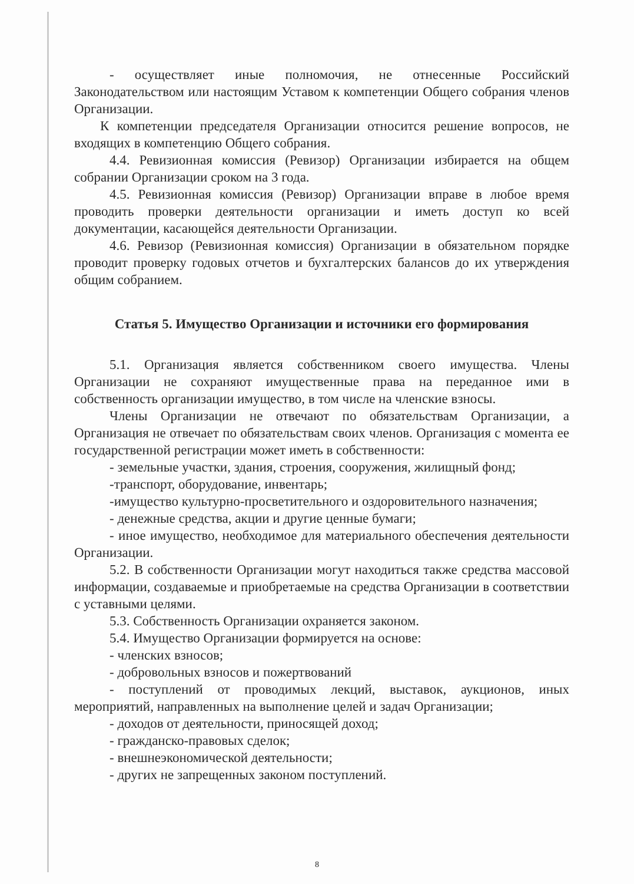- осуществляет иные полномочия, не отнесенные Российский Законодательством или настоящим Уставом к компетенции Общего собрания членов Организации.
К компетенции председателя Организации относится решение вопросов, не входящих в компетенцию Общего собрания.
4.4. Ревизионная комиссия (Ревизор) Организации избирается на общем собрании Организации сроком на 3 года.
4.5. Ревизионная комиссия (Ревизор) Организации вправе в любое время проводить проверки деятельности организации и иметь доступ ко всей документации, касающейся деятельности Организации.
4.6. Ревизор (Ревизионная комиссия) Организации в обязательном порядке проводит проверку годовых отчетов и бухгалтерских балансов до их утверждения общим собранием.
Статья 5. Имущество Организации и источники его формирования
5.1. Организация является собственником своего имущества. Члены Организации не сохраняют имущественные права на переданное ими в собственность организации имущество, в том числе на членские взносы.
Члены Организации не отвечают по обязательствам Организации, а Организация не отвечает по обязательствам своих членов. Организация с момента ее государственной регистрации может иметь в собственности:
- земельные участки, здания, строения, сооружения, жилищный фонд;
-транспорт, оборудование, инвентарь;
-имущество культурно-просветительного и оздоровительного назначения;
- денежные средства, акции и другие ценные бумаги;
- иное имущество, необходимое для материального обеспечения деятельности Организации.
5.2. В собственности Организации могут находиться также средства массовой информации, создаваемые и приобретаемые на средства Организации в соответствии с уставными целями.
5.3. Собственность Организации охраняется законом.
5.4. Имущество Организации формируется на основе:
- членских взносов;
- добровольных взносов и пожертвований
- поступлений от проводимых лекций, выставок, аукционов, иных мероприятий, направленных на выполнение целей и задач Организации;
- доходов от деятельности, приносящей доход;
- гражданско-правовых сделок;
- внешнеэкономической деятельности;
- других не запрещенных законом поступлений.
8